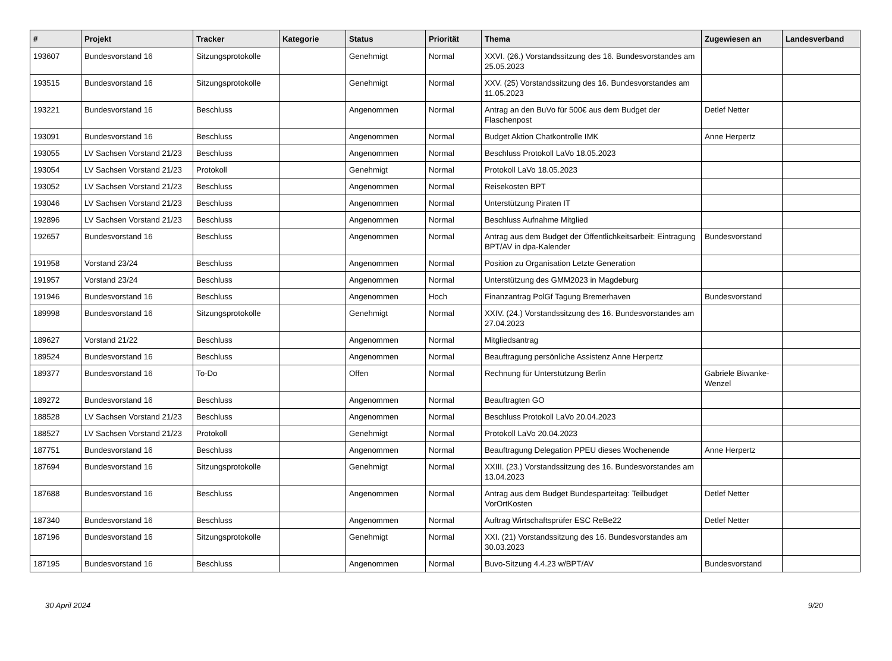| # | Projekt | Tracker | Kategorie | Status | Priorität | Thema | Zugewiesen an | Landesverband |
| --- | --- | --- | --- | --- | --- | --- | --- | --- |
| 193607 | Bundesvorstand 16 | Sitzungsprotokolle | | Genehmigt | Normal | XXVI. (26.) Vorstandssitzung des 16. Bundesvorstandes am 25.05.2023 | | |
| 193515 | Bundesvorstand 16 | Sitzungsprotokolle | | Genehmigt | Normal | XXV. (25) Vorstandssitzung des 16. Bundesvorstandes am 11.05.2023 | | |
| 193221 | Bundesvorstand 16 | Beschluss | | Angenommen | Normal | Antrag an den BuVo für 500€ aus dem Budget der Flaschenpost | Detlef Netter | |
| 193091 | Bundesvorstand 16 | Beschluss | | Angenommen | Normal | Budget Aktion Chatkontrolle IMK | Anne Herpertz | |
| 193055 | LV Sachsen Vorstand 21/23 | Beschluss | | Angenommen | Normal | Beschluss Protokoll LaVo 18.05.2023 | | |
| 193054 | LV Sachsen Vorstand 21/23 | Protokoll | | Genehmigt | Normal | Protokoll LaVo 18.05.2023 | | |
| 193052 | LV Sachsen Vorstand 21/23 | Beschluss | | Angenommen | Normal | Reisekosten BPT | | |
| 193046 | LV Sachsen Vorstand 21/23 | Beschluss | | Angenommen | Normal | Unterstützung Piraten IT | | |
| 192896 | LV Sachsen Vorstand 21/23 | Beschluss | | Angenommen | Normal | Beschluss Aufnahme Mitglied | | |
| 192657 | Bundesvorstand 16 | Beschluss | | Angenommen | Normal | Antrag aus dem Budget der Öffentlichkeitsarbeit: Eintragung BPT/AV in dpa-Kalender | Bundesvorstand | |
| 191958 | Vorstand 23/24 | Beschluss | | Angenommen | Normal | Position zu Organisation Letzte Generation | | |
| 191957 | Vorstand 23/24 | Beschluss | | Angenommen | Normal | Unterstützung des GMM2023 in Magdeburg | | |
| 191946 | Bundesvorstand 16 | Beschluss | | Angenommen | Hoch | Finanzantrag PolGf Tagung Bremerhaven | Bundesvorstand | |
| 189998 | Bundesvorstand 16 | Sitzungsprotokolle | | Genehmigt | Normal | XXIV. (24.) Vorstandssitzung des 16. Bundesvorstandes am 27.04.2023 | | |
| 189627 | Vorstand 21/22 | Beschluss | | Angenommen | Normal | Mitgliedsantrag | | |
| 189524 | Bundesvorstand 16 | Beschluss | | Angenommen | Normal | Beauftragung persönliche Assistenz Anne Herpertz | | |
| 189377 | Bundesvorstand 16 | To-Do | | Offen | Normal | Rechnung für Unterstützung Berlin | Gabriele Biwanke-Wenzel | |
| 189272 | Bundesvorstand 16 | Beschluss | | Angenommen | Normal | Beauftragten GO | | |
| 188528 | LV Sachsen Vorstand 21/23 | Beschluss | | Angenommen | Normal | Beschluss Protokoll LaVo 20.04.2023 | | |
| 188527 | LV Sachsen Vorstand 21/23 | Protokoll | | Genehmigt | Normal | Protokoll LaVo 20.04.2023 | | |
| 187751 | Bundesvorstand 16 | Beschluss | | Angenommen | Normal | Beauftragung Delegation PPEU dieses Wochenende | Anne Herpertz | |
| 187694 | Bundesvorstand 16 | Sitzungsprotokolle | | Genehmigt | Normal | XXIII. (23.) Vorstandssitzung des 16. Bundesvorstandes am 13.04.2023 | | |
| 187688 | Bundesvorstand 16 | Beschluss | | Angenommen | Normal | Antrag aus dem Budget Bundesparteitag: Teilbudget VorOrtKosten | Detlef Netter | |
| 187340 | Bundesvorstand 16 | Beschluss | | Angenommen | Normal | Auftrag Wirtschaftsprüfer ESC ReBe22 | Detlef Netter | |
| 187196 | Bundesvorstand 16 | Sitzungsprotokolle | | Genehmigt | Normal | XXI. (21) Vorstandssitzung des 16. Bundesvorstandes am 30.03.2023 | | |
| 187195 | Bundesvorstand 16 | Beschluss | | Angenommen | Normal | Buvo-Sitzung 4.4.23 w/BPT/AV | Bundesvorstand | |
30 April 2024 9/20